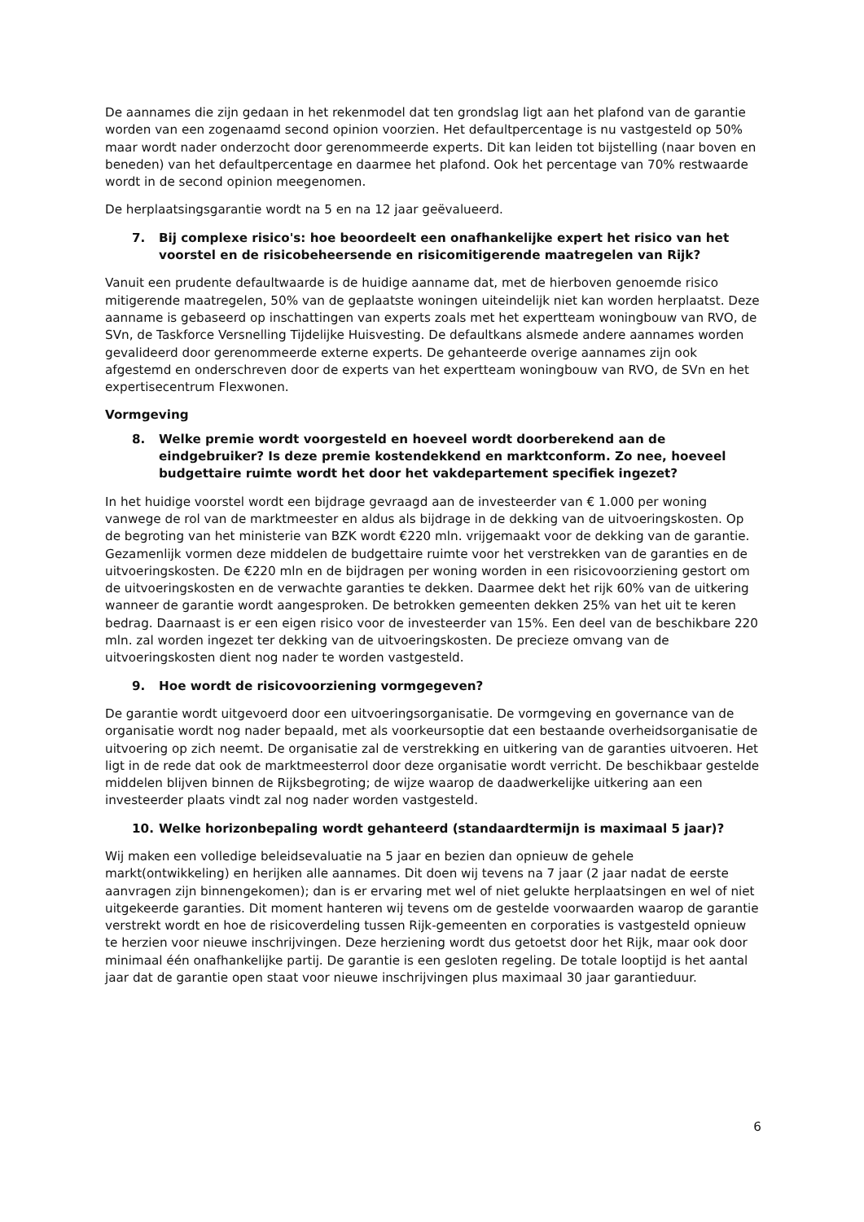De aannames die zijn gedaan in het rekenmodel dat ten grondslag ligt aan het plafond van de garantie worden van een zogenaamd second opinion voorzien. Het defaultpercentage is nu vastgesteld op 50% maar wordt nader onderzocht door gerenommeerde experts. Dit kan leiden tot bijstelling (naar boven en beneden) van het defaultpercentage en daarmee het plafond. Ook het percentage van 70% restwaarde wordt in de second opinion meegenomen.
De herplaatsingsgarantie wordt na 5 en na 12 jaar geëvalueerd.
7. Bij complexe risico's: hoe beoordeelt een onafhankelijke expert het risico van het voorstel en de risicobeheersende en risicomitigerende maatregelen van Rijk?
Vanuit een prudente defaultwaarde is de huidige aanname dat, met de hierboven genoemde risico mitigerende maatregelen, 50% van de geplaatste woningen uiteindelijk niet kan worden herplaatst. Deze aanname is gebaseerd op inschattingen van experts zoals met het expertteam woningbouw van RVO, de SVn, de Taskforce Versnelling Tijdelijke Huisvesting. De defaultkans alsmede andere aannames worden gevalideerd door gerenommeerde externe experts. De gehanteerde overige aannames zijn ook afgestemd en onderschreven door de experts van het expertteam woningbouw van RVO, de SVn en het expertisecentrum Flexwonen.
Vormgeving
8. Welke premie wordt voorgesteld en hoeveel wordt doorberekend aan de eindgebruiker? Is deze premie kostendekkend en marktconform. Zo nee, hoeveel budgettaire ruimte wordt het door het vakdepartement specifiek ingezet?
In het huidige voorstel wordt een bijdrage gevraagd aan de investeerder van € 1.000 per woning vanwege de rol van de marktmeester en aldus als bijdrage in de dekking van de uitvoeringskosten. Op de begroting van het ministerie van BZK wordt €220 mln. vrijgemaakt voor de dekking van de garantie. Gezamenlijk vormen deze middelen de budgettaire ruimte voor het verstrekken van de garanties en de uitvoeringskosten. De €220 mln en de bijdragen per woning worden in een risicovoorziening gestort om de uitvoeringskosten en de verwachte garanties te dekken. Daarmee dekt het rijk 60% van de uitkering wanneer de garantie wordt aangesproken. De betrokken gemeenten dekken 25% van het uit te keren bedrag. Daarnaast is er een eigen risico voor de investeerder van 15%. Een deel van de beschikbare 220 mln. zal worden ingezet ter dekking van de uitvoeringskosten. De precieze omvang van de uitvoeringskosten dient nog nader te worden vastgesteld.
9. Hoe wordt de risicovoorziening vormgegeven?
De garantie wordt uitgevoerd door een uitvoeringsorganisatie. De vormgeving en governance van de organisatie wordt nog nader bepaald, met als voorkeursoptie dat een bestaande overheidsorganisatie de uitvoering op zich neemt. De organisatie zal de verstrekking en uitkering van de garanties uitvoeren. Het ligt in de rede dat ook de marktmeesterrol door deze organisatie wordt verricht. De beschikbaar gestelde middelen blijven binnen de Rijksbegroting; de wijze waarop de daadwerkelijke uitkering aan een investeerder plaats vindt zal nog nader worden vastgesteld.
10. Welke horizonbepaling wordt gehanteerd (standaardtermijn is maximaal 5 jaar)?
Wij maken een volledige beleidsevaluatie na 5 jaar en bezien dan opnieuw de gehele markt(ontwikkeling) en herijken alle aannames. Dit doen wij tevens na 7 jaar (2 jaar nadat de eerste aanvragen zijn binnengekomen); dan is er ervaring met wel of niet gelukte herplaatsingen en wel of niet uitgekeerde garanties. Dit moment hanteren wij tevens om de gestelde voorwaarden waarop de garantie verstrekt wordt en hoe de risicoverdeling tussen Rijk-gemeenten en corporaties is vastgesteld opnieuw te herzien voor nieuwe inschrijvingen. Deze herziening wordt dus getoetst door het Rijk, maar ook door minimaal één onafhankelijke partij. De garantie is een gesloten regeling. De totale looptijd is het aantal jaar dat de garantie open staat voor nieuwe inschrijvingen plus maximaal 30 jaar garantieduur.
6